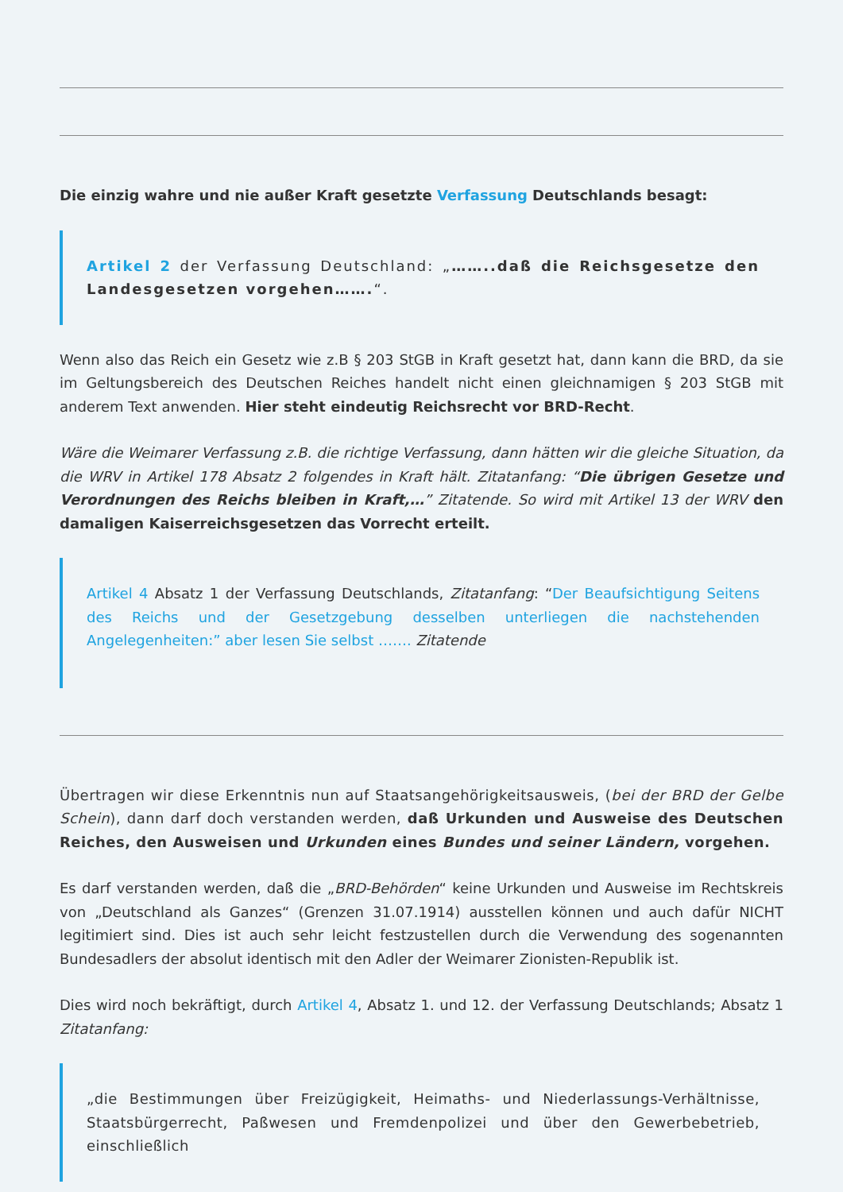Die einzig wahre und nie außer Kraft gesetzte Verfassung Deutschlands besagt:
Artikel 2 der Verfassung Deutschland: „……..daß die Reichsgesetze den Landesgesetzen vorgehen…….“.
Wenn also das Reich ein Gesetz wie z.B § 203 StGB in Kraft gesetzt hat, dann kann die BRD, da sie im Geltungsbereich des Deutschen Reiches handelt nicht einen gleichnamigen § 203 StGB mit anderem Text anwenden. Hier steht eindeutig Reichsrecht vor BRD-Recht.
Wäre die Weimarer Verfassung z.B. die richtige Verfassung, dann hätten wir die gleiche Situation, da die WRV in Artikel 178 Absatz 2 folgendes in Kraft hält. Zitatanfang: “Die übrigen Gesetze und Verordnungen des Reichs bleiben in Kraft,…” Zitatende. So wird mit Artikel 13 der WRV den damaligen Kaiserreichsgesetzen das Vorrecht erteilt.
Artikel 4 Absatz 1 der Verfassung Deutschlands, Zitatanfang: “Der Beaufsichtigung Seitens des Reichs und der Gesetzgebung desselben unterliegen die nachstehenden Angelegenheiten:” aber lesen Sie selbst ……. Zitatende
Übertragen wir diese Erkenntnis nun auf Staatsangehörigkeitsausweis, (bei der BRD der Gelbe Schein), dann darf doch verstanden werden, daß Urkunden und Ausweise des Deutschen Reiches, den Ausweisen und Urkunden eines Bundes und seiner Ländern, vorgehen.
Es darf verstanden werden, daß die „BRD-Behörden“ keine Urkunden und Ausweise im Rechtskreis von „Deutschland als Ganzes“ (Grenzen 31.07.1914) ausstellen können und auch dafür NICHT legitimiert sind. Dies ist auch sehr leicht festzustellen durch die Verwendung des sogenannten Bundesadlers der absolut identisch mit den Adler der Weimarer Zionisten-Republik ist.
Dies wird noch bekräftigt, durch Artikel 4, Absatz 1. und 12. der Verfassung Deutschlands; Absatz 1 Zitatanfang:
„die Bestimmungen über Freizügigkeit, Heimaths- und Niederlassungs-Verhältnisse, Staatsbürgerrecht, Paßwesen und Fremdenpolizei und über den Gewerbebetrieb, einschließlich